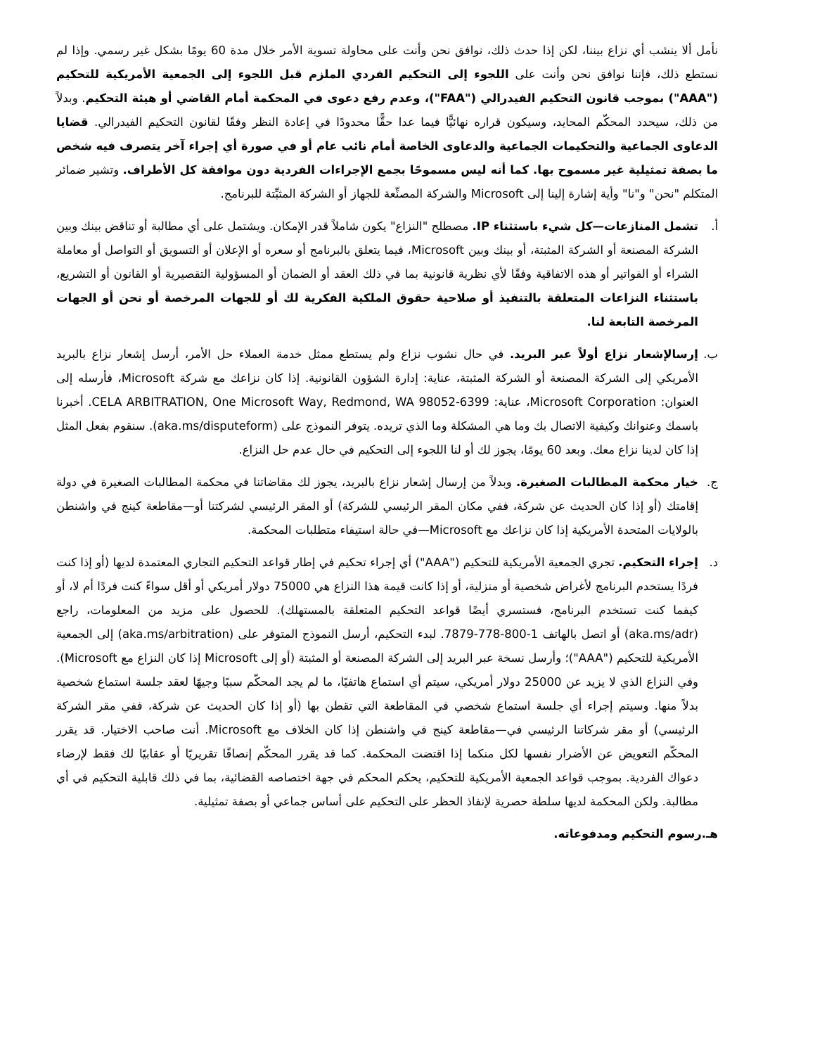نأمل ألا ينشب أي نزاع بيننا، لكن إذا حدث ذلك، نوافق نحن وأنت على محاولة تسوية الأمر خلال مدة 60 يومًا بشكل غير رسمي. وإذا لم نستطع ذلك، فإننا نوافق نحن وأنت على اللجوء إلى التحكيم الفردي الملزم قبل اللجوء إلى الجمعية الأمريكية للتحكيم ("AAA") بموجب قانون التحكيم الفيدرالي ("FAA")، وعدم رفع دعوى في المحكمة أمام القاضي أو هيئة التحكيم. وبدلاً من ذلك، سيحدد المحكّم المحايد، وسيكون قراره نهائيًّا فيما عدا حقًّا محدودًا في إعادة النظر وفقًا لقانون التحكيم الفيدرالي. قضايا الدعاوى الجماعية والتحكيمات الجماعية والدعاوى الخاصة أمام نائب عام أو في صورة أي إجراء آخر يتصرف فيه شخص ما بصفة تمثيلية غير مسموح بها. كما أنه ليس مسموحًا بجمع الإجراءات الفردية دون موافقة كل الأطراف. وتشير ضمائر المتكلم "نحن" و"نا" وأية إشارة إلينا إلى Microsoft والشركة المصنِّعة للجهاز أو الشركة المثبِّتة للبرنامج.
أ. تشمل المنازعات—كل شيء باستثناء IP. مصطلح "النزاع" يكون شاملاً قدر الإمكان. ويشتمل على أي مطالبة أو تناقض بينك وبين الشركة المصنعة أو الشركة المثبتة، أو بينك وبين Microsoft، فيما يتعلق بالبرنامج أو سعره أو الإعلان أو التسويق أو التواصل أو معاملة الشراء أو الفواتير أو هذه الاتفاقية وفقًا لأي نظرية قانونية بما في ذلك العقد أو الضمان أو المسؤولية التقصيرية أو القانون أو التشريع، باستثناء النزاعات المتعلقة بالتنفيذ أو صلاحية حقوق الملكية الفكرية لك أو للجهات المرخصة أو نحن أو الجهات المرخصة التابعة لنا.
ب. إرسالإشعار نزاع أولاً عبر البريد. في حال نشوب نزاع ولم يستطع ممثل خدمة العملاء حل الأمر، أرسل إشعار نزاع بالبريد الأمريكي إلى الشركة المصنعة أو الشركة المثبتة، عناية: إدارة الشؤون القانونية. إذا كان نزاعك مع شركة Microsoft، فأرسله إلى العنوان: Microsoft Corporation، عناية: CELA ARBITRATION, One Microsoft Way, Redmond, WA 98052-6399. أخبرنا باسمك وعنوانك وكيفية الاتصال بك وما هي المشكلة وما الذي تريده. يتوفر النموذج على (aka.ms/disputeform). سنقوم بفعل المثل إذا كان لدينا نزاع معك. وبعد 60 يومًا، يجوز لك أو لنا اللجوء إلى التحكيم في حال عدم حل النزاع.
ج. خيار محكمة المطالبات الصغيرة. وبدلاً من إرسال إشعار نزاع بالبريد، يجوز لك مقاضاتنا في محكمة المطالبات الصغيرة في دولة إقامتك (أو إذا كان الحديث عن شركة، ففي مكان المقر الرئيسي للشركة) أو المقر الرئيسي لشركتنا أو—مقاطعة كينج في واشنطن بالولايات المتحدة الأمريكية إذا كان نزاعك مع Microsoft—في حالة استيفاء متطلبات المحكمة.
د. إجراء التحكيم. تجري الجمعية الأمريكية للتحكيم ("AAA") أي إجراء تحكيم في إطار قواعد التحكيم التجاري المعتمدة لديها (أو إذا كنت فردًا يستخدم البرنامج لأغراض شخصية أو منزلية، أو إذا كانت قيمة هذا النزاع هي 75000 دولار أمريكي أو أقل سواءً كنت فردًا أم لا، أو كيفما كنت تستخدم البرنامج، فستسري أيضًا قواعد التحكيم المتعلقة بالمستهلك). للحصول على مزيد من المعلومات، راجع (aka.ms/adr) أو اتصل بالهاتف 1-800-778-7879. لبدء التحكيم، أرسل النموذج المتوفر على (aka.ms/arbitration) إلى الجمعية الأمريكية للتحكيم ("AAA")؛ وأرسل نسخة عبر البريد إلى الشركة المصنعة أو المثبتة (أو إلى Microsoft إذا كان النزاع مع Microsoft). وفي النزاع الذي لا يزيد عن 25000 دولار أمريكي، سيتم أي استماع هاتفيًا، ما لم يجد المحكّم سببًا وجيهًا لعقد جلسة استماع شخصية بدلاً منها. وسيتم إجراء أي جلسة استماع شخصي في المقاطعة التي تقطن بها (أو إذا كان الحديث عن شركة، ففي مقر الشركة الرئيسي) أو مقر شركاتنا الرئيسي في—مقاطعة كينج في واشنطن إذا كان الخلاف مع Microsoft. أنت صاحب الاختيار. قد يقرر المحكّم التعويض عن الأضرار نفسها لكل منكما إذا اقتضت المحكمة. كما قد يقرر المحكّم إنصافًا تقريريًا أو عقابيًا لك فقط لإرضاء دعواك الفردية. بموجب قواعد الجمعية الأمريكية للتحكيم، يحكم المحكم في جهة اختصاصه القضائية، بما في ذلك قابلية التحكيم في أي مطالبة. ولكن المحكمة لديها سلطة حصرية لإنفاذ الحظر على التحكيم على أساس جماعي أو بصفة تمثيلية.
هـ.رسوم التحكيم ومدفوعاته.